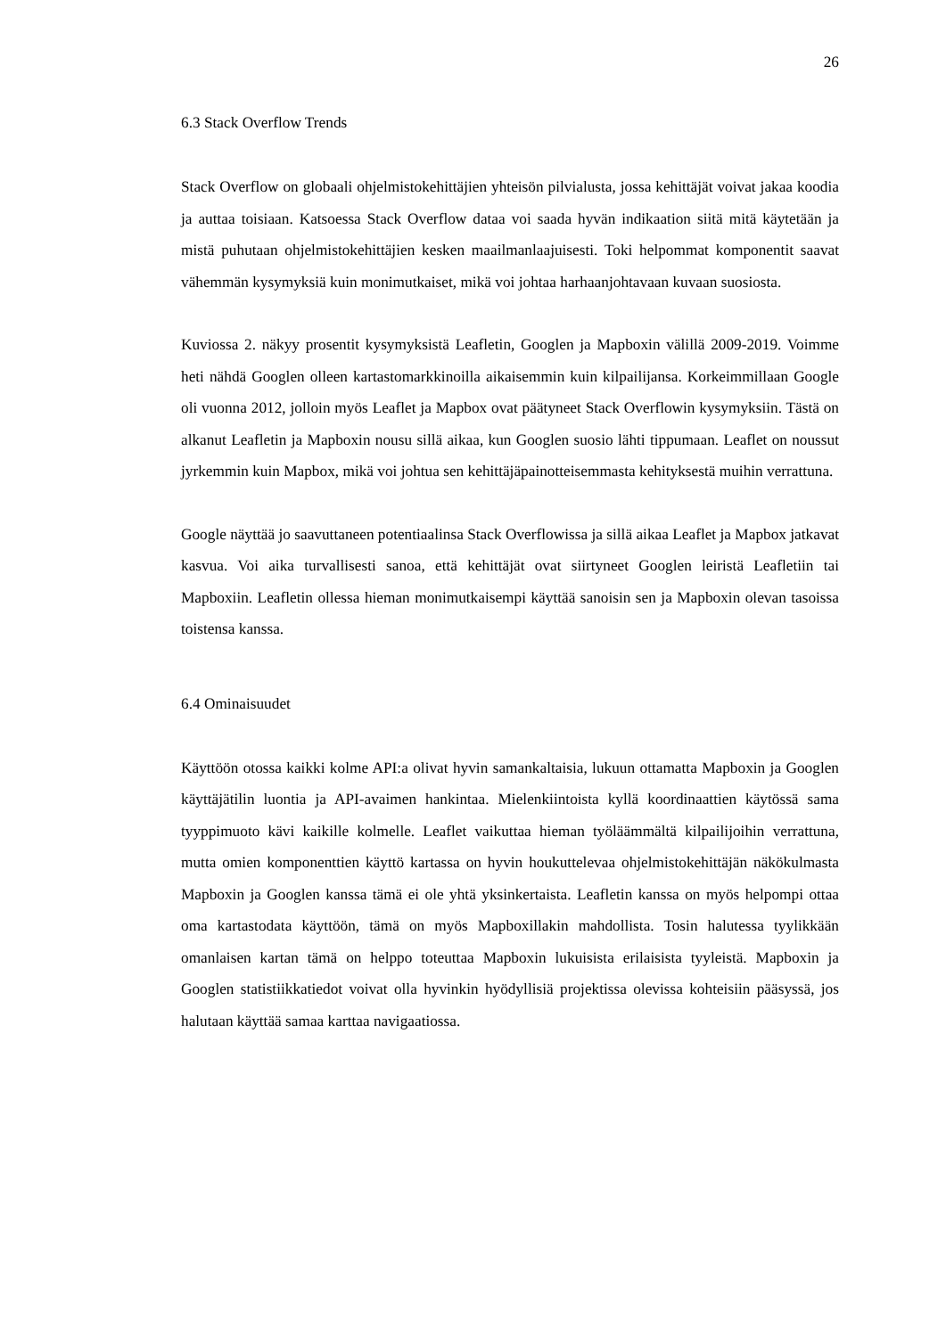26
6.3 Stack Overflow Trends
Stack Overflow on globaali ohjelmistokehittäjien yhteisön pilvialusta, jossa kehittäjät voivat jakaa koodia ja auttaa toisiaan. Katsoessa Stack Overflow dataa voi saada hyvän indikaation siitä mitä käytetään ja mistä puhutaan ohjelmistokehittäjien kesken maailmanlaajuisesti. Toki helpommat komponentit saavat vähemmän kysymyksiä kuin monimutkaiset, mikä voi johtaa harhaanjohtavaan kuvaan suosiosta.
Kuviossa 2. näkyy prosentit kysymyksistä Leafletin, Googlen ja Mapboxin välillä 2009-2019. Voimme heti nähdä Googlen olleen kartastomarkkinoilla aikaisemmin kuin kilpailijansa. Korkeimmillaan Google oli vuonna 2012, jolloin myös Leaflet ja Mapbox ovat päätyneet Stack Overflowin kysymyksiin. Tästä on alkanut Leafletin ja Mapboxin nousu sillä aikaa, kun Googlen suosio lähti tippumaan. Leaflet on noussut jyrkemmin kuin Mapbox, mikä voi johtua sen kehittäjäpainotteisemmasta kehityksestä muihin verrattuna.
Google näyttää jo saavuttaneen potentiaalinsa Stack Overflowissa ja sillä aikaa Leaflet ja Mapbox jatkavat kasvua. Voi aika turvallisesti sanoa, että kehittäjät ovat siirtyneet Googlen leiristä Leafletiin tai Mapboxiin. Leafletin ollessa hieman monimutkaisempi käyttää sanoisin sen ja Mapboxin olevan tasoissa toistensa kanssa.
6.4 Ominaisuudet
Käyttöön otossa kaikki kolme API:a olivat hyvin samankaltaisia, lukuun ottamatta Mapboxin ja Googlen käyttäjätilin luontia ja API-avaimen hankintaa. Mielenkiintoista kyllä koordinaattien käytössä sama tyyppimuoto kävi kaikille kolmelle. Leaflet vaikuttaa hieman työläämmältä kilpailijoihin verrattuna, mutta omien komponenttien käyttö kartassa on hyvin houkuttelevaa ohjelmistokehittäjän näkökulmasta Mapboxin ja Googlen kanssa tämä ei ole yhtä yksinkertaista. Leafletin kanssa on myös helpompi ottaa oma kartastodata käyttöön, tämä on myös Mapboxillakin mahdollista. Tosin halutessa tyylikkään omanlaisen kartan tämä on helppo toteuttaa Mapboxin lukuisista erilaisista tyyleistä. Mapboxin ja Googlen statistiikkatiedot voivat olla hyvinkin hyödyllisiä projektissa olevissa kohteisiin pääsyssä, jos halutaan käyttää samaa karttaa navigaatiossa.